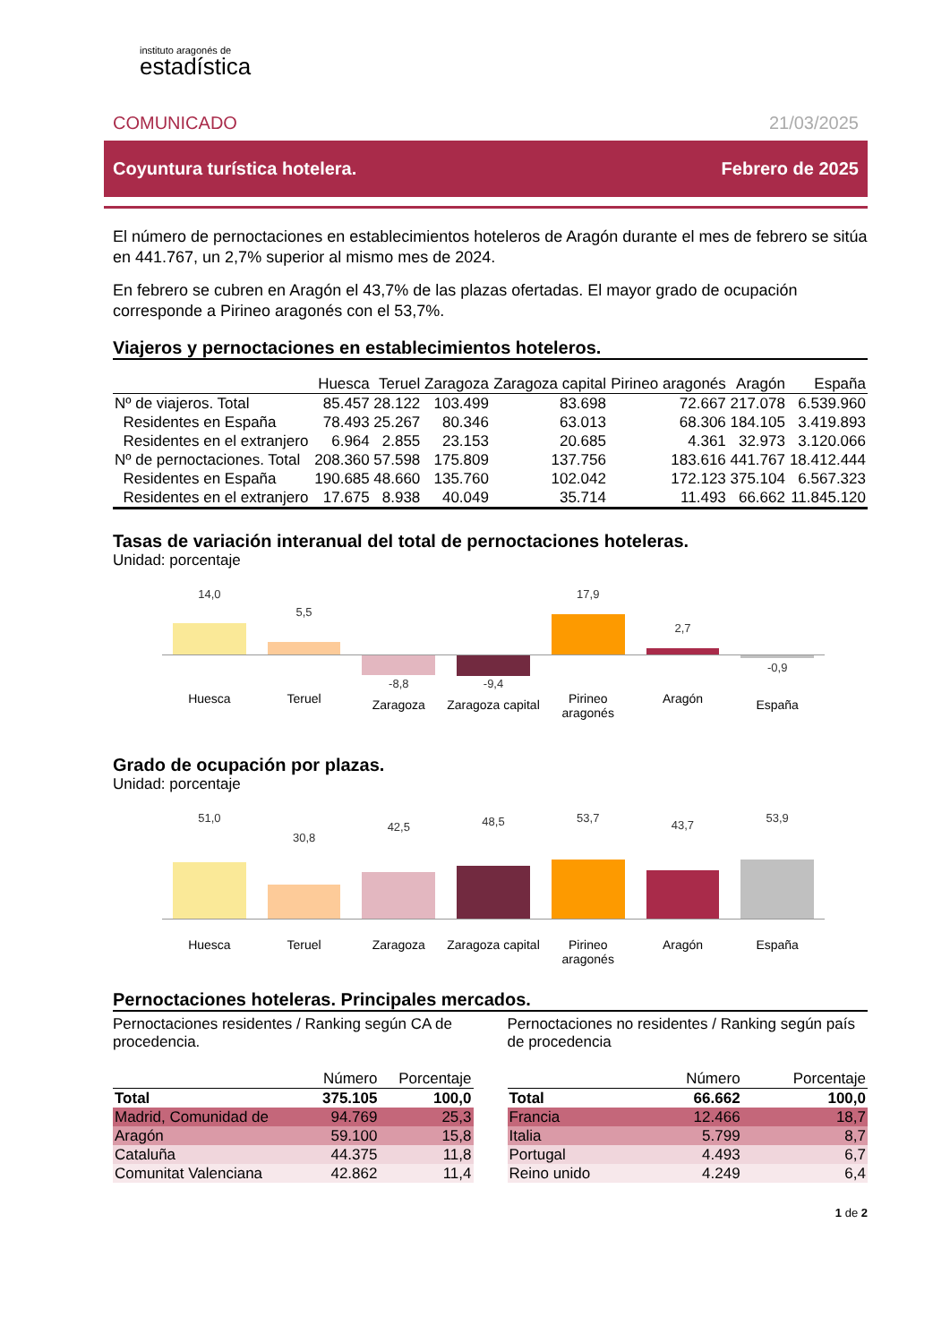instituto aragonés de
estadística
COMUNICADO 21/03/2025
Coyuntura turística hotelera. Febrero de 2025
El número de pernoctaciones en establecimientos hoteleros de Aragón durante el mes de febrero se sitúa en 441.767, un 2,7% superior al mismo mes de 2024.
En febrero se cubren en Aragón el 43,7% de las plazas ofertadas. El mayor grado de ocupación corresponde a Pirineo aragonés con el 53,7%.
Viajeros y pernoctaciones en establecimientos hoteleros.
| | Huesca | Teruel | Zaragoza | Zaragoza capital | Pirineo aragonés | Aragón | España |
| --- | --- | --- | --- | --- | --- | --- | --- |
| Nº de viajeros. Total | 85.457 | 28.122 | 103.499 | 83.698 | 72.667 | 217.078 | 6.539.960 |
| Residentes en España | 78.493 | 25.267 | 80.346 | 63.013 | 68.306 | 184.105 | 3.419.893 |
| Residentes en el extranjero | 6.964 | 2.855 | 23.153 | 20.685 | 4.361 | 32.973 | 3.120.066 |
| Nº de pernoctaciones. Total | 208.360 | 57.598 | 175.809 | 137.756 | 183.616 | 441.767 | 18.412.444 |
| Residentes en España | 190.685 | 48.660 | 135.760 | 102.042 | 172.123 | 375.104 | 6.567.323 |
| Residentes en el extranjero | 17.675 | 8.938 | 40.049 | 35.714 | 11.493 | 66.662 | 11.845.120 |
Tasas de variación interanual del total de pernoctaciones hoteleras.
Unidad: porcentaje
14,0
Huesca
5,5
Teruel
-8,8
Zaragoza
-9,4
Zaragoza capital
17,9
Pirineo aragonés
2,7
Aragón
-0,9
España
Grado de ocupación por plazas.
Unidad: porcentaje
51,0
Huesca
30,8
Teruel
42,5
Zaragoza
48,5
Zaragoza capital
53,7
Pirineo aragonés
43,7
Aragón
53,9
España
Pernoctaciones hoteleras. Principales mercados.
Pernoctaciones residentes / Ranking según CA de procedencia.
| | Número | Porcentaje |
| --- | --- | --- |
| Total | 375.105 | 100,0 |
| Madrid, Comunidad de | 94.769 | 25,3 |
| Aragón | 59.100 | 15,8 |
| Cataluña | 44.375 | 11,8 |
| Comunitat Valenciana | 42.862 | 11,4 |
Pernoctaciones no residentes / Ranking según país de procedencia
| | Número | Porcentaje |
| --- | --- | --- |
| Total | 66.662 | 100,0 |
| Francia | 12.466 | 18,7 |
| Italia | 5.799 | 8,7 |
| Portugal | 4.493 | 6,7 |
| Reino unido | 4.249 | 6,4 |
1 de 2